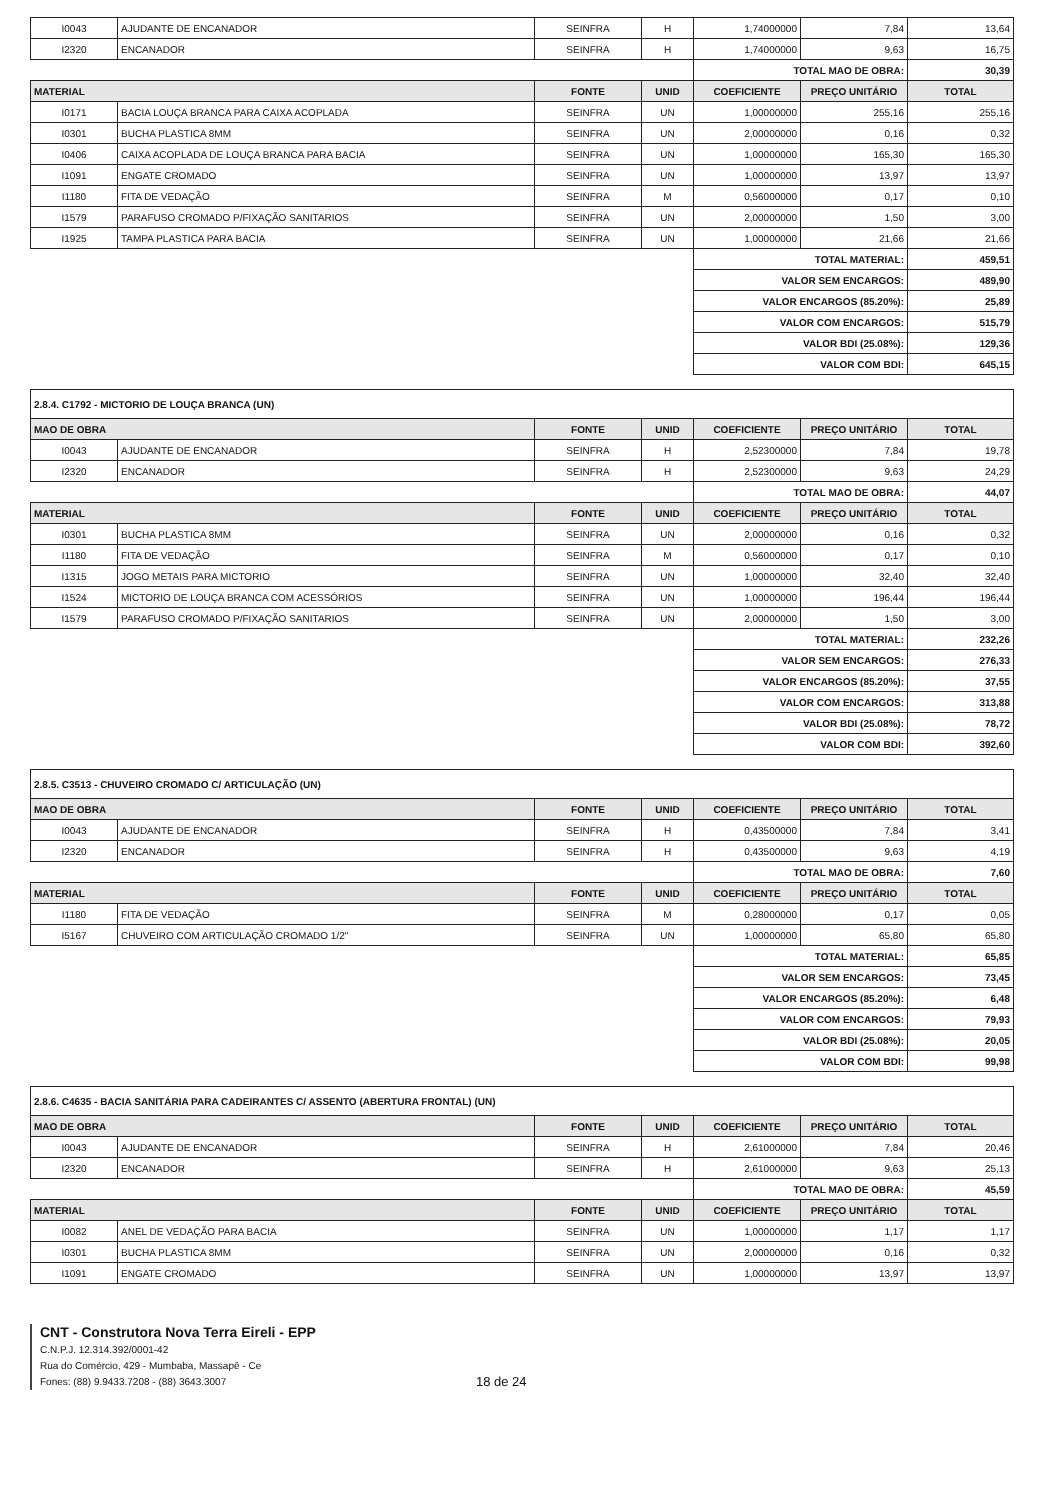| I0043 | AJUDANTE DE ENCANADOR | SEINFRA | H | 1,74000000 | 7,84 | 13,64 |
| I2320 | ENCANADOR | SEINFRA | H | 1,74000000 | 9,63 | 16,75 |
| | | | | TOTAL MAO DE OBRA: | | 30,39 |
| MATERIAL | | FONTE | UNID | COEFICIENTE | PREÇO UNITÁRIO | TOTAL |
| I0171 | BACIA LOUÇA BRANCA PARA CAIXA ACOPLADA | SEINFRA | UN | 1,00000000 | 255,16 | 255,16 |
| I0301 | BUCHA PLASTICA 8MM | SEINFRA | UN | 2,00000000 | 0,16 | 0,32 |
| I0406 | CAIXA ACOPLADA DE LOUÇA BRANCA PARA BACIA | SEINFRA | UN | 1,00000000 | 165,30 | 165,30 |
| I1091 | ENGATE CROMADO | SEINFRA | UN | 1,00000000 | 13,97 | 13,97 |
| I1180 | FITA DE VEDAÇÃO | SEINFRA | M | 0,56000000 | 0,17 | 0,10 |
| I1579 | PARAFUSO CROMADO P/FIXAÇÃO SANITARIOS | SEINFRA | UN | 2,00000000 | 1,50 | 3,00 |
| I1925 | TAMPA PLASTICA PARA BACIA | SEINFRA | UN | 1,00000000 | 21,66 | 21,66 |
| | | | | TOTAL MATERIAL: | | 459,51 |
| | | | | VALOR SEM ENCARGOS: | | 489,90 |
| | | | | VALOR ENCARGOS (85.20%): | | 25,89 |
| | | | | VALOR COM ENCARGOS: | | 515,79 |
| | | | | VALOR BDI (25.08%): | | 129,36 |
| | | | | VALOR COM BDI: | | 645,15 |
| 2.8.4. C1792 - MICTORIO DE LOUÇA BRANCA (UN) | | | | | | |
| MAO DE OBRA | | FONTE | UNID | COEFICIENTE | PREÇO UNITÁRIO | TOTAL |
| I0043 | AJUDANTE DE ENCANADOR | SEINFRA | H | 2,52300000 | 7,84 | 19,78 |
| I2320 | ENCANADOR | SEINFRA | H | 2,52300000 | 9,63 | 24,29 |
| | | | | TOTAL MAO DE OBRA: | | 44,07 |
| MATERIAL | | FONTE | UNID | COEFICIENTE | PREÇO UNITÁRIO | TOTAL |
| I0301 | BUCHA PLASTICA 8MM | SEINFRA | UN | 2,00000000 | 0,16 | 0,32 |
| I1180 | FITA DE VEDAÇÃO | SEINFRA | M | 0,56000000 | 0,17 | 0,10 |
| I1315 | JOGO METAIS PARA MICTORIO | SEINFRA | UN | 1,00000000 | 32,40 | 32,40 |
| I1524 | MICTORIO DE LOUÇA BRANCA COM ACESSÓRIOS | SEINFRA | UN | 1,00000000 | 196,44 | 196,44 |
| I1579 | PARAFUSO CROMADO P/FIXAÇÃO SANITARIOS | SEINFRA | UN | 2,00000000 | 1,50 | 3,00 |
| | | | | TOTAL MATERIAL: | | 232,26 |
| | | | | VALOR SEM ENCARGOS: | | 276,33 |
| | | | | VALOR ENCARGOS (85.20%): | | 37,55 |
| | | | | VALOR COM ENCARGOS: | | 313,88 |
| | | | | VALOR BDI (25.08%): | | 78,72 |
| | | | | VALOR COM BDI: | | 392,60 |
| 2.8.5. C3513 - CHUVEIRO CROMADO C/ ARTICULAÇÃO (UN) | | | | | | |
| MAO DE OBRA | | FONTE | UNID | COEFICIENTE | PREÇO UNITÁRIO | TOTAL |
| I0043 | AJUDANTE DE ENCANADOR | SEINFRA | H | 0,43500000 | 7,84 | 3,41 |
| I2320 | ENCANADOR | SEINFRA | H | 0,43500000 | 9,63 | 4,19 |
| | | | | TOTAL MAO DE OBRA: | | 7,60 |
| MATERIAL | | FONTE | UNID | COEFICIENTE | PREÇO UNITÁRIO | TOTAL |
| I1180 | FITA DE VEDAÇÃO | SEINFRA | M | 0,28000000 | 0,17 | 0,05 |
| I5167 | CHUVEIRO COM ARTICULAÇÃO CROMADO 1/2" | SEINFRA | UN | 1,00000000 | 65,80 | 65,80 |
| | | | | TOTAL MATERIAL: | | 65,85 |
| | | | | VALOR SEM ENCARGOS: | | 73,45 |
| | | | | VALOR ENCARGOS (85.20%): | | 6,48 |
| | | | | VALOR COM ENCARGOS: | | 79,93 |
| | | | | VALOR BDI (25.08%): | | 20,05 |
| | | | | VALOR COM BDI: | | 99,98 |
| 2.8.6. C4635 - BACIA SANITÁRIA PARA CADEIRANTES C/ ASSENTO (ABERTURA FRONTAL) (UN) | | | | | | |
| MAO DE OBRA | | FONTE | UNID | COEFICIENTE | PREÇO UNITÁRIO | TOTAL |
| I0043 | AJUDANTE DE ENCANADOR | SEINFRA | H | 2,61000000 | 7,84 | 20,46 |
| I2320 | ENCANADOR | SEINFRA | H | 2,61000000 | 9,63 | 25,13 |
| | | | | TOTAL MAO DE OBRA: | | 45,59 |
| MATERIAL | | FONTE | UNID | COEFICIENTE | PREÇO UNITÁRIO | TOTAL |
| I0082 | ANEL DE VEDAÇÃO PARA BACIA | SEINFRA | UN | 1,00000000 | 1,17 | 1,17 |
| I0301 | BUCHA PLASTICA 8MM | SEINFRA | UN | 2,00000000 | 0,16 | 0,32 |
| I1091 | ENGATE CROMADO | SEINFRA | UN | 1,00000000 | 13,97 | 13,97 |
CNT - Construtora Nova Terra Eireli - EPP
C.N.P.J. 12.314.392/0001-42
Rua do Comércio, 429 - Mumbaba, Massapê - Ce
Fones: (88) 9.9433.7208 - (88) 3643.3007
18 de 24